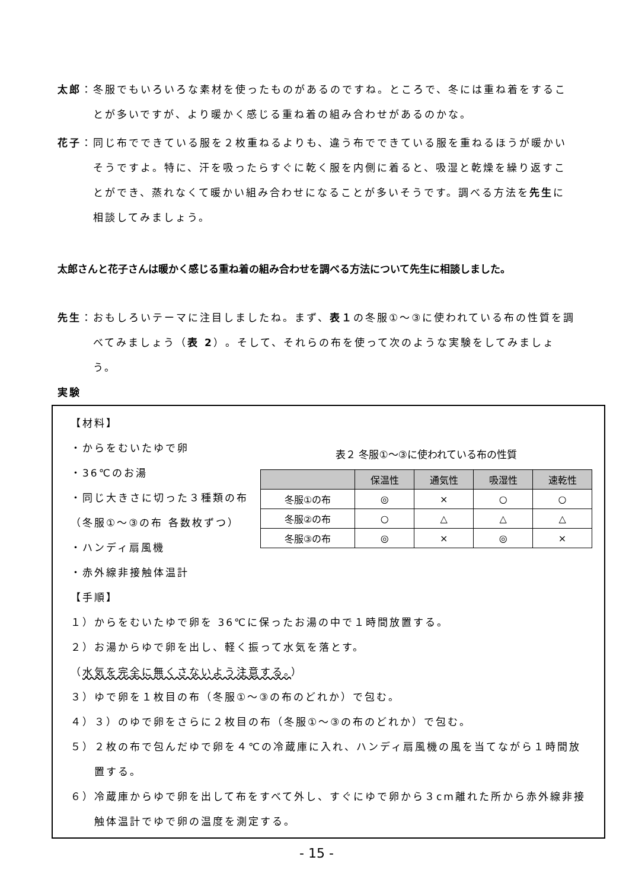太郎：冬服でもいろいろな素材を使ったものがあるのですね。ところで、冬には重ね着をすることが多いですが、より暖かく感じる重ね着の組み合わせがあるのかな。
花子：同じ布でできている服を２枚重ねるよりも、違う布でできている服を重ねるほうが暖かいそうですよ。特に、汗を吸ったらすぐに乾く服を内側に着ると、吸湿と乾燥を繰り返すことができ、蒸れなくて暖かい組み合わせになることが多いそうです。調べる方法を先生に相談してみましょう。
太郎さんと花子さんは暖かく感じる重ね着の組み合わせを調べる方法について先生に相談しました。
先生：おもしろいテーマに注目しましたね。まず、表１の冬服①～③に使われている布の性質を調べてみましょう（表 2）。そして、それらの布を使って次のような実験をしてみましょう。
実験
【材料】
・からをむいたゆで卵
・36℃のお湯
・同じ大きさに切った３種類の布
（冬服①～③の布 各数枚ずつ）
・ハンディ扇風機
・赤外線非接触体温計
表２ 冬服①～③に使われている布の性質
| | 保温性 | 通気性 | 吸湿性 | 速乾性 |
| --- | --- | --- | --- | --- |
| 冬服①の布 | ◎ | × | ○ | ○ |
| 冬服②の布 | ○ | △ | △ | △ |
| 冬服③の布 | ◎ | × | ◎ | × |
【手順】
１）からをむいたゆで卵を 36℃に保ったお湯の中で１時間放置する。
２）お湯からゆで卵を出し、軽く振って水気を落とす。
（水気を完全に無くさないよう注意する。）
３）ゆで卵を１枚目の布（冬服①～③の布のどれか）で包む。
４）３）のゆで卵をさらに２枚目の布（冬服①～③の布のどれか）で包む。
５）２枚の布で包んだゆで卵を４℃の冷蔵庫に入れ、ハンディ扇風機の風を当てながら１時間放置する。
６）冷蔵庫からゆで卵を出して布をすべて外し、すぐにゆで卵から３cm離れた所から赤外線非接触体温計でゆで卵の温度を測定する。
- 15 -